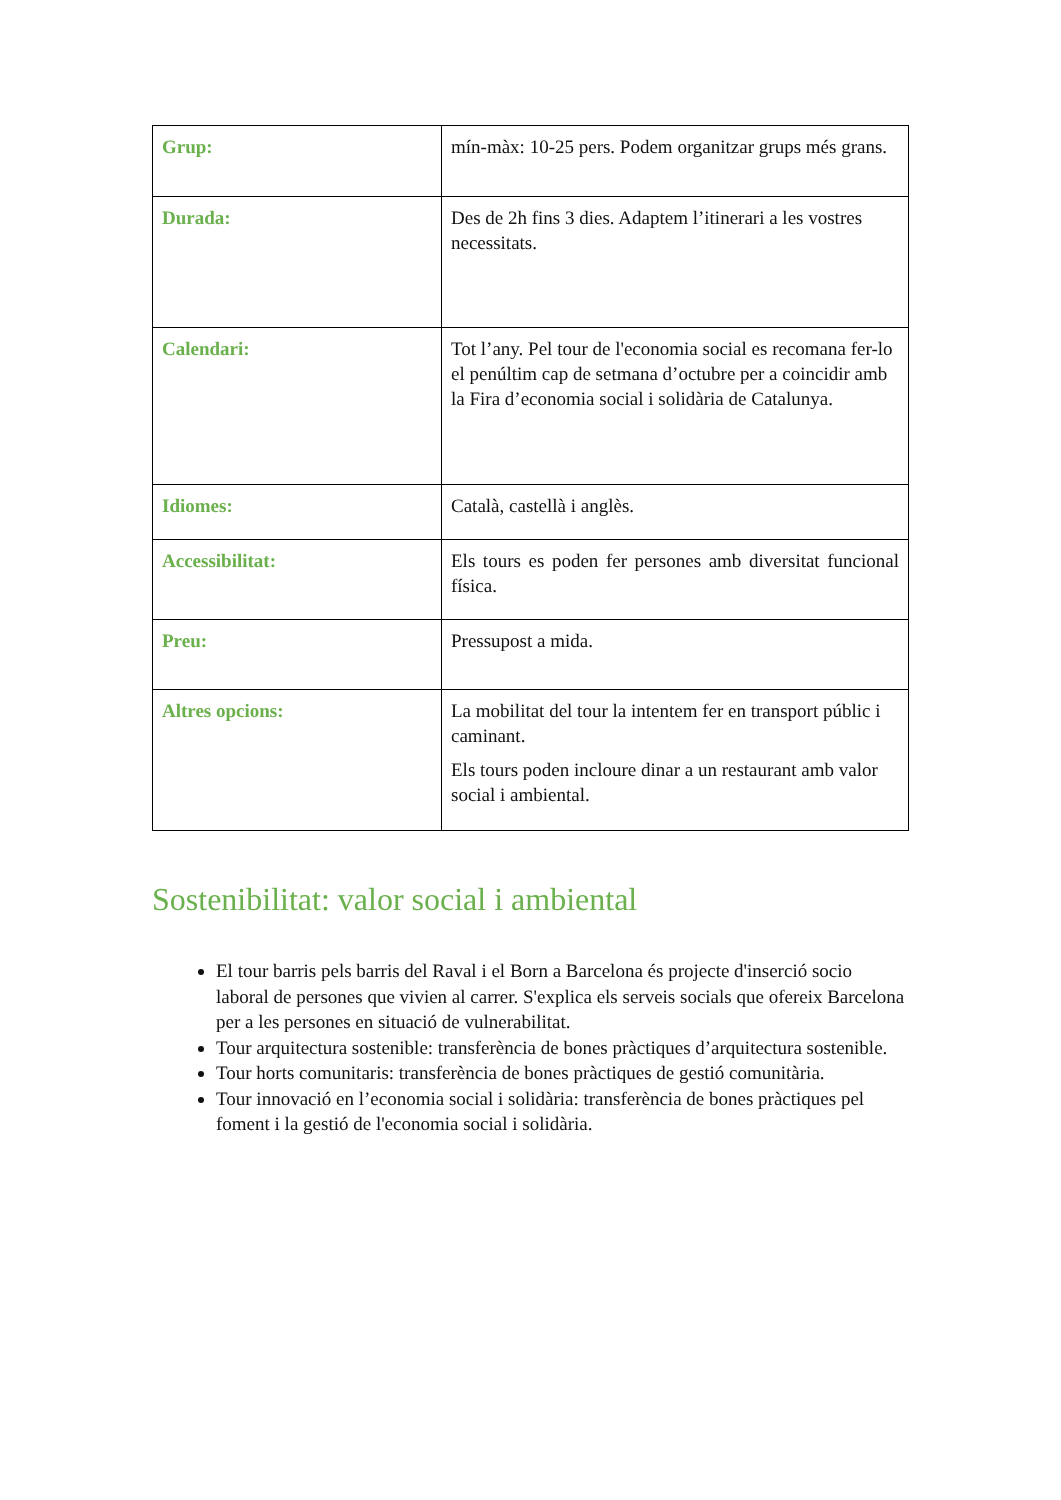| Grup: | mín-màx: 10-25 pers. Podem organitzar grups més grans. |
| Durada: | Des de 2h fins 3 dies. Adaptem l’itinerari a les vostres necessitats. |
| Calendari: | Tot l’any. Pel tour de l'economia social es recomana fer-lo el penúltim cap de setmana d’octubre per a coincidir amb la Fira d’economia social i solidària de Catalunya. |
| Idiomes: | Català, castellà i anglès. |
| Accessibilitat: | Els tours es poden fer persones amb diversitat funcional física. |
| Preu: | Pressupost a mida. |
| Altres opcions: | La mobilitat del tour la intentem fer en transport públic i caminant. Els tours poden incloure dinar a un restaurant amb valor social i ambiental. |
Sostenibilitat: valor social i ambiental
El tour barris pels barris del Raval i el Born a Barcelona és projecte d'inserció socio laboral de persones que vivien al carrer. S'explica els serveis socials que ofereix Barcelona per a les persones en situació de vulnerabilitat.
Tour arquitectura sostenible: transferència de bones pràctiques d’arquitectura sostenible.
Tour horts comunitaris: transferència de bones pràctiques de gestió comunitària.
Tour innovació en l’economia social i solidària: transferència de bones pràctiques pel foment i la gestió de l'economia social i solidària.